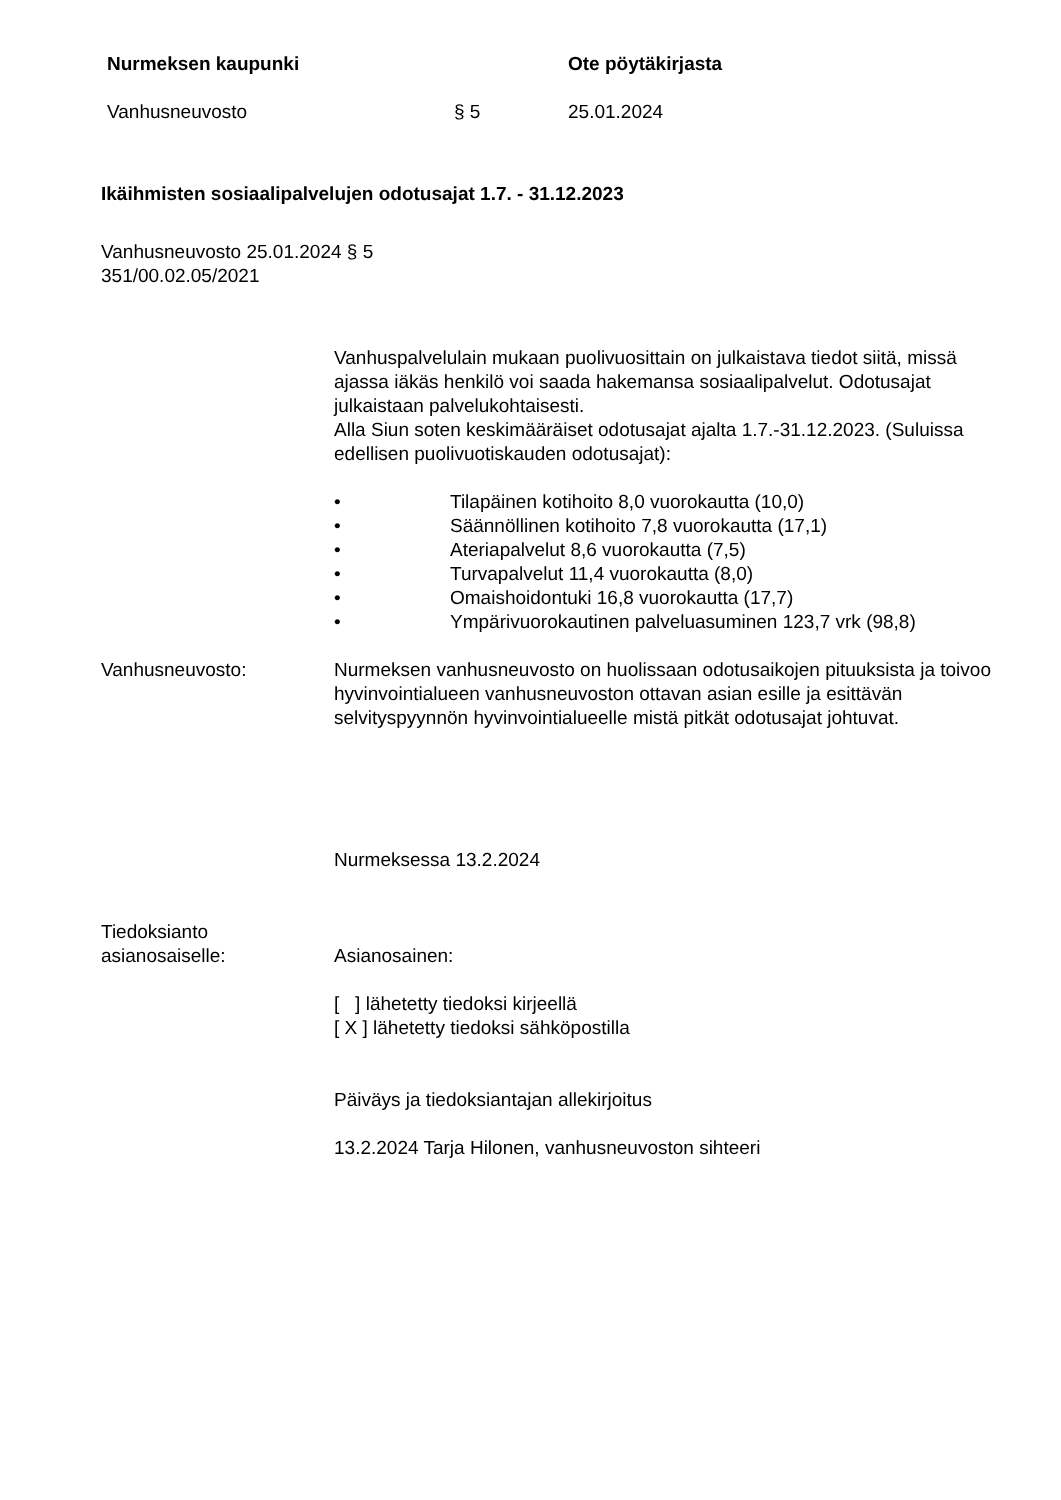Nurmeksen kaupunki Ote pöytäkirjasta
Vanhusneuvosto § 5 25.01.2024
Ikäihmisten sosiaalipalvelujen odotusajat 1.7. - 31.12.2023
Vanhusneuvosto 25.01.2024 § 5
351/00.02.05/2021
Vanhuspalvelulain mukaan puolivuosittain on julkaistava tiedot siitä, missä ajassa iäkäs henkilö voi saada hakemansa sosiaalipalvelut. Odotusajat julkaistaan palvelukohtaisesti.
Alla Siun soten keskimääräiset odotusajat ajalta 1.7.-31.12.2023. (Suluissa edellisen puolivuotiskauden odotusajat):
• Tilapäinen kotihoito 8,0 vuorokautta (10,0)
• Säännöllinen kotihoito 7,8 vuorokautta (17,1)
• Ateriapalvelut 8,6 vuorokautta (7,5)
• Turvapalvelut 11,4 vuorokautta (8,0)
• Omaishoidontuki 16,8 vuorokautta (17,7)
• Ympärivuorokautinen palveluasuminen 123,7 vrk (98,8)
Vanhusneuvosto: Nurmeksen vanhusneuvosto on huolissaan odotusaikojen pituuksista ja toivoo hyvinvointialueen vanhusneuvoston ottavan asian esille ja esittävän selvityspyynnön hyvinvointialueelle mistä pitkät odotusajat johtuvat.
Nurmeksessa 13.2.2024
Tiedoksianto
asianosaiselle:
Asianosainen:
[ ] lähetetty tiedoksi kirjeellä
[ X ] lähetetty tiedoksi sähköpostilla
Päiväys ja tiedoksiantajan allekirjoitus
13.2.2024 Tarja Hilonen, vanhusneuvoston sihteeri